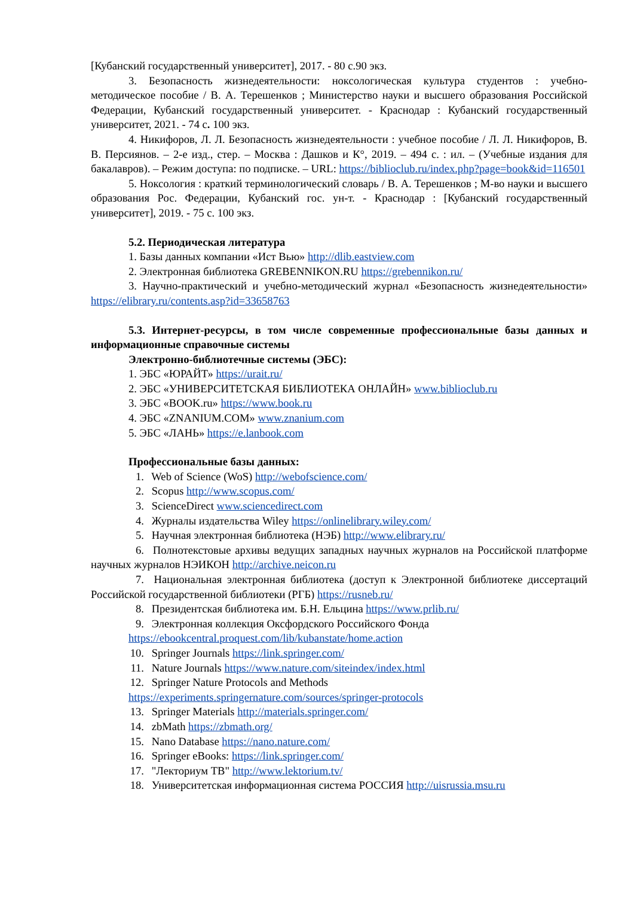[Кубанский государственный университет], 2017. - 80 с.90 экз.
3. Безопасность жизнедеятельности: ноксологическая культура студентов : учебно-методическое пособие / В. А. Терешенков ; Министерство науки и высшего образования Российской Федерации, Кубанский государственный университет. - Краснодар : Кубанский государственный университет, 2021. - 74 с. 100 экз.
4. Никифоров, Л. Л. Безопасность жизнедеятельности : учебное пособие / Л. Л. Никифоров, В. В. Персиянов. – 2-е изд., стер. – Москва : Дашков и К°, 2019. – 494 с. : ил. – (Учебные издания для бакалавров). – Режим доступа: по подписке. – URL: https://biblioclub.ru/index.php?page=book&id=116501
5. Ноксология : краткий терминологический словарь / В. А. Терешенков ; М-во науки и высшего образования Рос. Федерации, Кубанский гос. ун-т. - Краснодар : [Кубанский государственный университет], 2019. - 75 с. 100 экз.
5.2. Периодическая литература
1. Базы данных компании «Ист Вью» http://dlib.eastview.com
2. Электронная библиотека GREBENNIKON.RU https://grebennikon.ru/
3. Научно-практический и учебно-методический журнал «Безопасность жизнедеятельности» https://elibrary.ru/contents.asp?id=33658763
5.3. Интернет-ресурсы, в том числе современные профессиональные базы данных и информационные справочные системы
Электронно-библиотечные системы (ЭБС):
1. ЭБС «ЮРАЙТ» https://urait.ru/
2. ЭБС «УНИВЕРСИТЕТСКАЯ БИБЛИОТЕКА ОНЛАЙН» www.biblioclub.ru
3. ЭБС «BOOK.ru» https://www.book.ru
4. ЭБС «ZNANIUM.COM» www.znanium.com
5. ЭБС «ЛАНЬ» https://e.lanbook.com
Профессиональные базы данных:
1. Web of Science (WoS) http://webofscience.com/
2. Scopus http://www.scopus.com/
3. ScienceDirect www.sciencedirect.com
4. Журналы издательства Wiley https://onlinelibrary.wiley.com/
5. Научная электронная библиотека (НЭБ) http://www.elibrary.ru/
6. Полнотекстовые архивы ведущих западных научных журналов на Российской платформе научных журналов НЭИКОН http://archive.neicon.ru
7. Национальная электронная библиотека (доступ к Электронной библиотеке диссертаций Российской государственной библиотеки (РГБ) https://rusneb.ru/
8. Президентская библиотека им. Б.Н. Ельцина https://www.prlib.ru/
9. Электронная коллекция Оксфордского Российского Фонда
https://ebookcentral.proquest.com/lib/kubanstate/home.action
10. Springer Journals https://link.springer.com/
11. Nature Journals https://www.nature.com/siteindex/index.html
12. Springer Nature Protocols and Methods
https://experiments.springernature.com/sources/springer-protocols
13. Springer Materials http://materials.springer.com/
14. zbMath https://zbmath.org/
15. Nano Database https://nano.nature.com/
16. Springer eBooks: https://link.springer.com/
17. "Лекториум ТВ" http://www.lektorium.tv/
18. Университетская информационная система РОССИЯ http://uisrussia.msu.ru